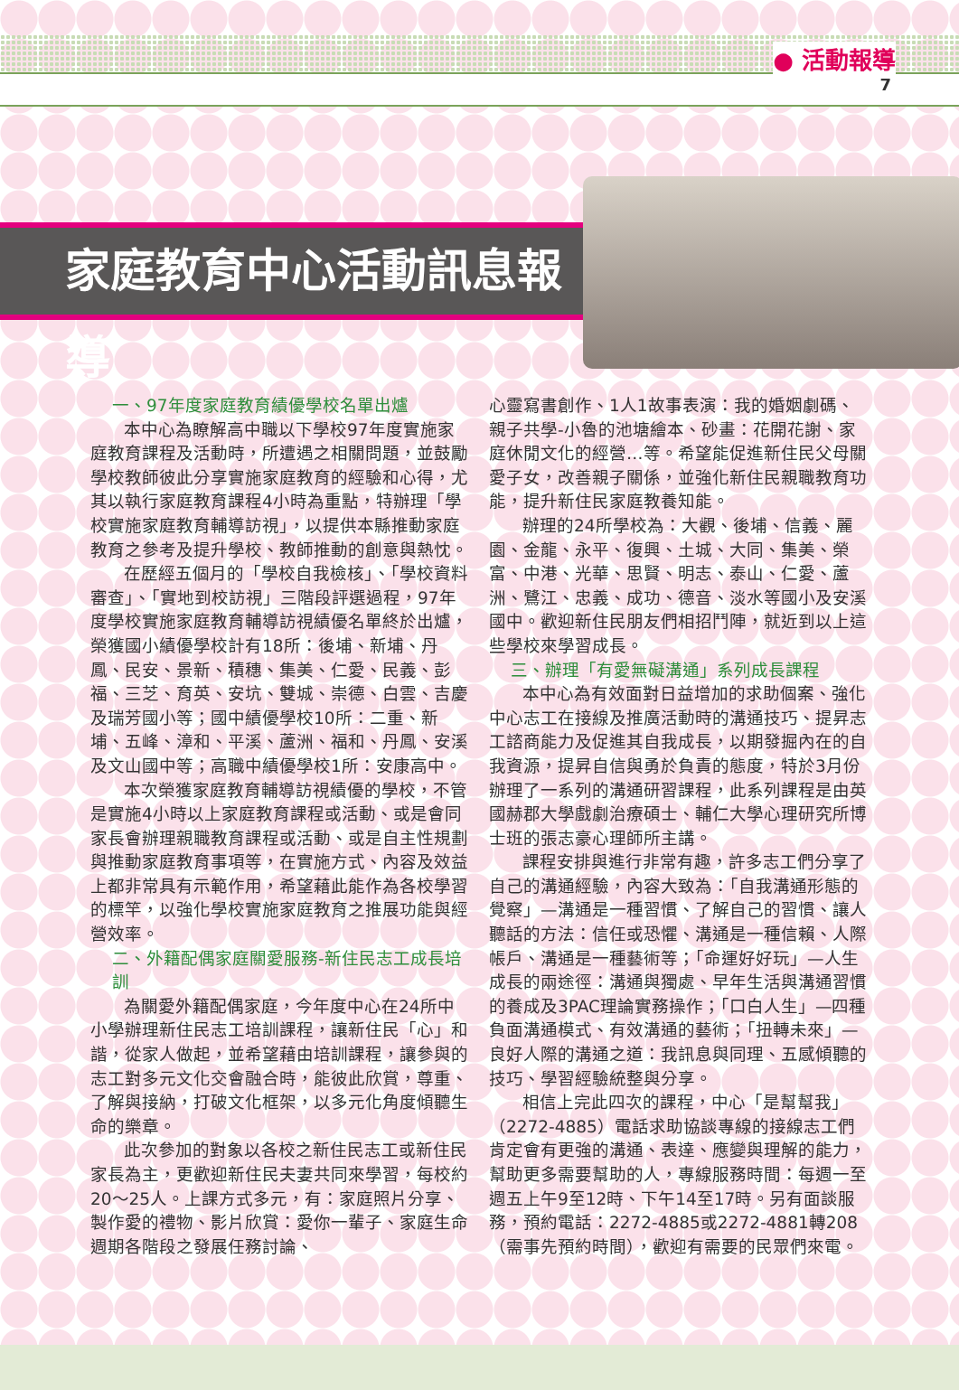● 活動報導
7
家庭教育中心活動訊息報導
一、97年度家庭教育績優學校名單出爐
本中心為瞭解高中職以下學校97年度實施家庭教育課程及活動時，所遭遇之相關問題，並鼓勵學校教師彼此分享實施家庭教育的經驗和心得，尤其以執行家庭教育課程4小時為重點，特辦理「學校實施家庭教育輔導訪視」，以提供本縣推動家庭教育之參考及提升學校、教師推動的創意與熱忱。
在歷經五個月的「學校自我檢核」、「學校資料審查」、「實地到校訪視」三階段評選過程，97年度學校實施家庭教育輔導訪視績優名單終於出爐，榮獲國小績優學校計有18所：後埔、新埔、丹鳳、民安、景新、積穗、集美、仁愛、民義、彭福、三芝、育英、安坑、雙城、崇德、白雲、吉慶及瑞芳國小等；國中績優學校10所：二重、新埔、五峰、漳和、平溪、蘆洲、福和、丹鳳、安溪及文山國中等；高職中績優學校1所：安康高中。
本次榮獲家庭教育輔導訪視績優的學校，不管是實施4小時以上家庭教育課程或活動、或是會同家長會辦理親職教育課程或活動、或是自主性規劃與推動家庭教育事項等，在實施方式、內容及效益上都非常具有示範作用，希望藉此能作為各校學習的標竿，以強化學校實施家庭教育之推展功能與經營效率。
二、外籍配偶家庭關愛服務-新住民志工成長培訓
為關愛外籍配偶家庭，今年度中心在24所中小學辦理新住民志工培訓課程，讓新住民「心」和諧，從家人做起，並希望藉由培訓課程，讓參與的志工對多元文化交會融合時，能彼此欣賞，尊重、了解與接納，打破文化框架，以多元化角度傾聽生命的樂章。
此次參加的對象以各校之新住民志工或新住民家長為主，更歡迎新住民夫妻共同來學習，每校約20～25人。上課方式多元，有：家庭照片分享、製作愛的禮物、影片欣賞：愛你一輩子、家庭生命週期各階段之發展任務討論、
心靈寫書創作、1人1故事表演：我的婚姻劇碼、親子共學-小魯的池塘繪本、砂畫：花開花謝、家庭休閒文化的經營…等。希望能促進新住民父母關愛子女，改善親子關係，並強化新住民親職教育功能，提升新住民家庭教養知能。
辦理的24所學校為：大觀、後埔、信義、麗園、金龍、永平、復興、土城、大同、集美、榮富、中港、光華、思賢、明志、泰山、仁愛、蘆洲、鷺江、忠義、成功、德音、淡水等國小及安溪國中。歡迎新住民朋友們相招鬥陣，就近到以上這些學校來學習成長。
三、辦理「有愛無礙溝通」系列成長課程
本中心為有效面對日益增加的求助個案、強化中心志工在接線及推廣活動時的溝通技巧、提昇志工諮商能力及促進其自我成長，以期發掘內在的自我資源，提昇自信與勇於負責的態度，特於3月份辦理了一系列的溝通研習課程，此系列課程是由英國赫郡大學戲劇治療碩士、輔仁大學心理研究所博士班的張志豪心理師所主講。
課程安排與進行非常有趣，許多志工們分享了自己的溝通經驗，內容大致為：「自我溝通形態的覺察」—溝通是一種習慣、了解自己的習慣、讓人聽話的方法：信任或恐懼、溝通是一種信賴、人際帳戶、溝通是一種藝術等；「命運好好玩」—人生成長的兩途徑：溝通與獨處、早年生活與溝通習慣的養成及3PAC理論實務操作；「口白人生」—四種負面溝通模式、有效溝通的藝術；「扭轉未來」—良好人際的溝通之道：我訊息與同理、五感傾聽的技巧、學習經驗統整與分享。
相信上完此四次的課程，中心「是幫幫我」（2272-4885）電話求助協談專線的接線志工們肯定會有更強的溝通、表達、應變與理解的能力，幫助更多需要幫助的人，專線服務時間：每週一至週五上午9至12時、下午14至17時。另有面談服務，預約電話：2272-4885或2272-4881轉208（需事先預約時間），歡迎有需要的民眾們來電。